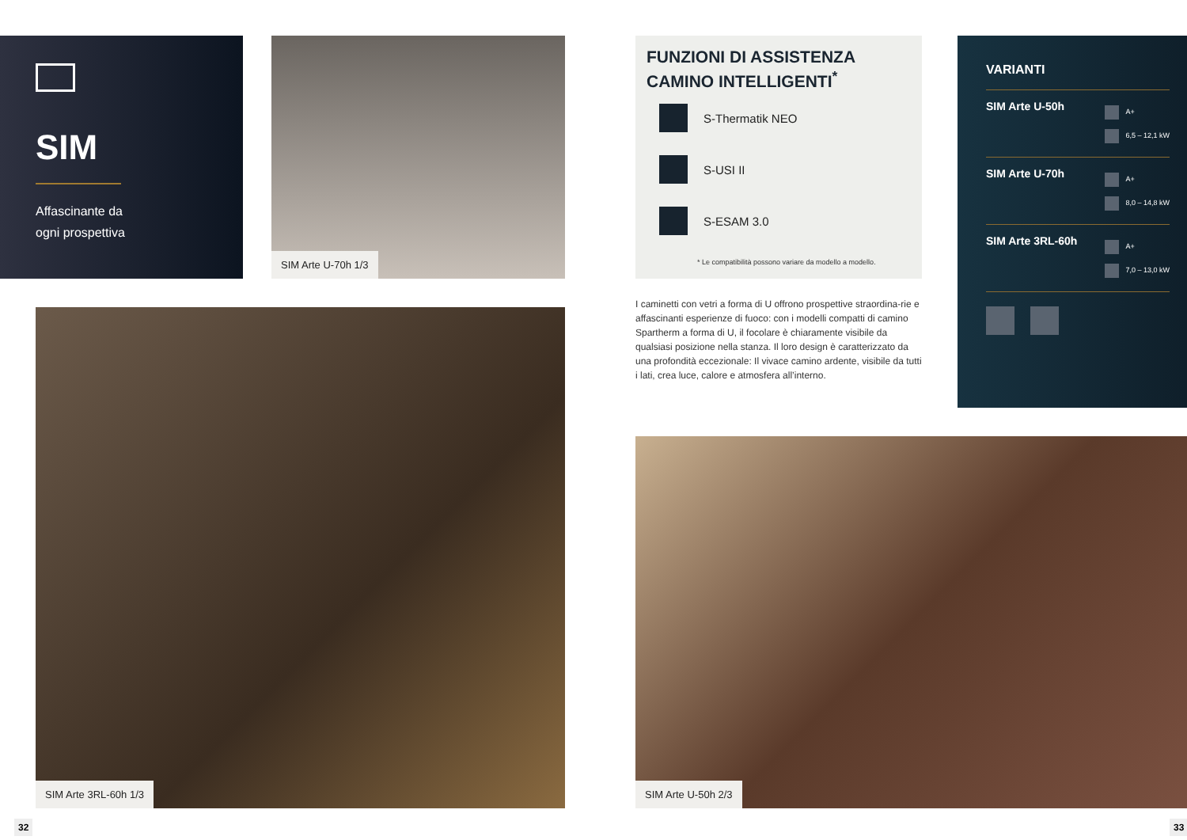SIM
Affascinante da
ogni prospettiva
SIM Arte U-70h 1/3
SIM Arte 3RL-60h 1/3
FUNZIONI DI ASSISTENZA CAMINO INTELLIGENTI<sup>*</sup>
S-Thermatik NEO
S-USI II
S-ESAM 3.0
* Le compatibilità possono variare da modello a modello.
I caminetti con vetri a forma di U offrono prospettive straordina-rie e affascinanti esperienze di fuoco: con i modelli compatti di camino Spartherm a forma di U, il focolare è chiaramente visibile da qualsiasi posizione nella stanza. Il loro design è caratterizzato da una profondità eccezionale: Il vivace camino ardente, visibile da tutti i lati, crea luce, calore e atmosfera all’interno.
VARIANTI
SIM Arte U-50h
A+
6,5 – 12,1 kW
SIM Arte U-70h
A+
8,0 – 14,8 kW
SIM Arte 3RL-60h
A+
7,0 – 13,0 kW
SIM Arte U-50h 2/3
32 33